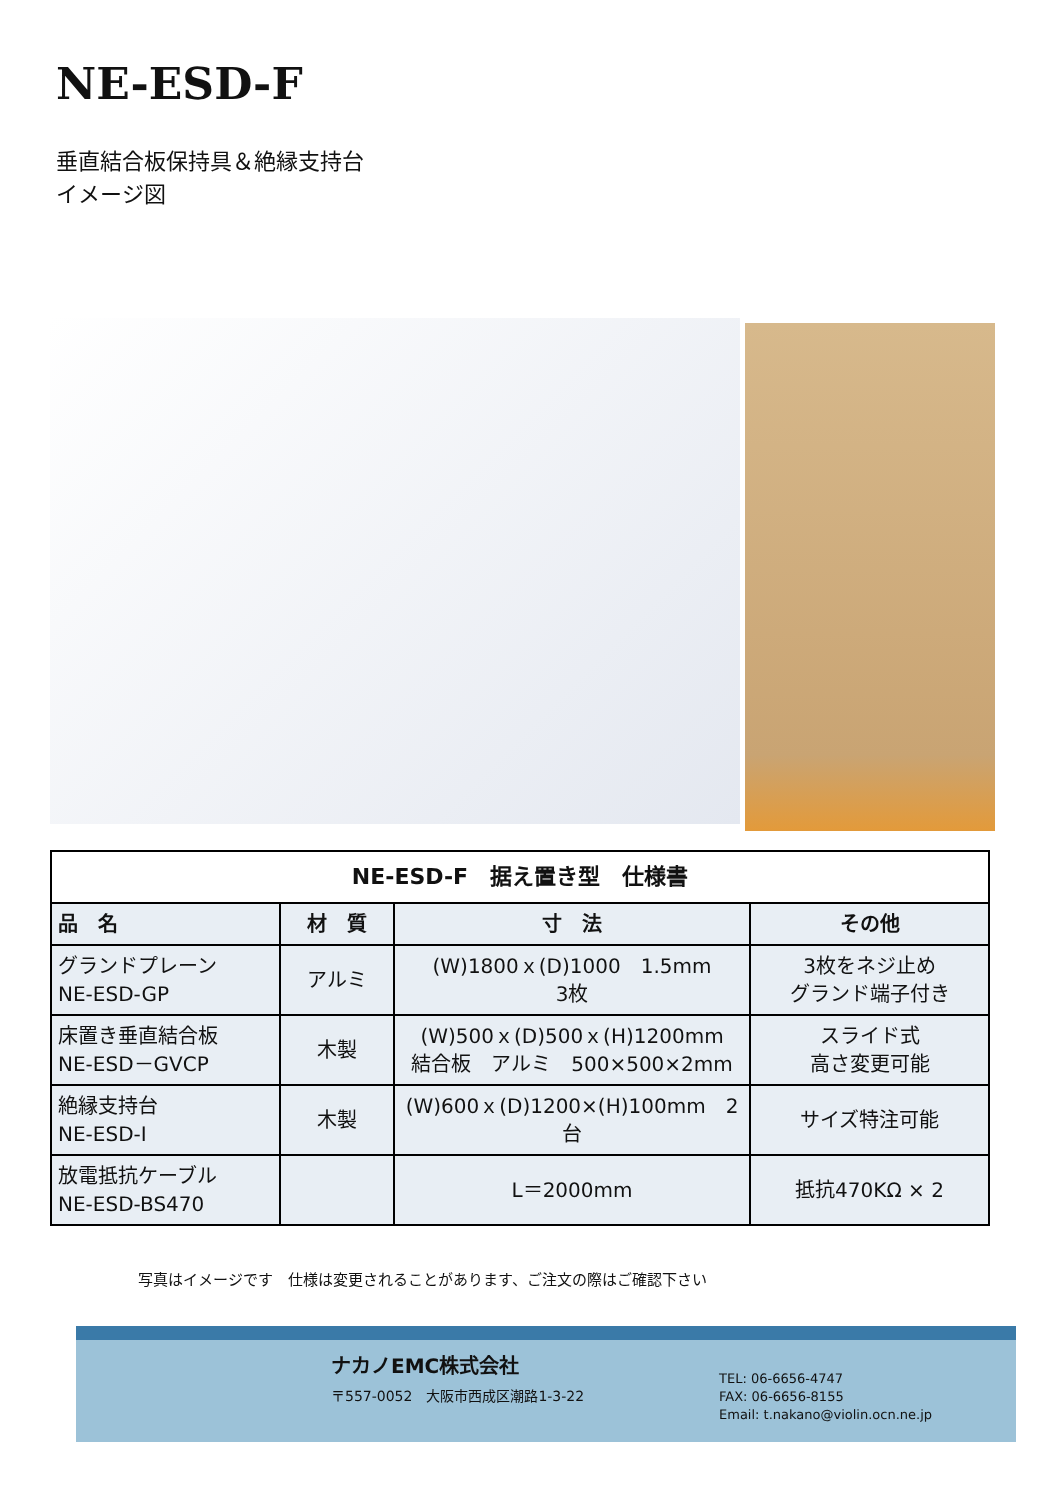NE-ESD-F
垂直結合板保持具＆絶縁支持台
イメージ図
| NE-ESD-F 据え置き型 仕様書 | | | |
| --- | --- | --- | --- |
| 品 名 | 材 質 | 寸 法 | その他 |
| グランドプレーン NE-ESD-GP | アルミ | (W)1800ｘ(D)1000 1.5mm 3枚 | 3枚をネジ止め グランド端子付き |
| 床置き垂直結合板 NE-ESD－GVCP | 木製 | (W)500ｘ(D)500ｘ(H)1200mm 結合板 アルミ 500×500×2mm | スライド式 高さ変更可能 |
| 絶縁支持台 NE-ESD-I | 木製 | (W)600ｘ(D)1200×(H)100mm 2台 | サイズ特注可能 |
| 放電抵抗ケーブル NE-ESD-BS470 | | L＝2000mm | 抵抗470KΩ × 2 |
写真はイメージです　仕様は変更されることがあります、ご注文の際はご確認下さい
ナカノEMC株式会社
〒557-0052　大阪市西成区潮路1-3-22
TEL: 06-6656-4747
FAX: 06-6656-8155
Email: t.nakano@violin.ocn.ne.jp